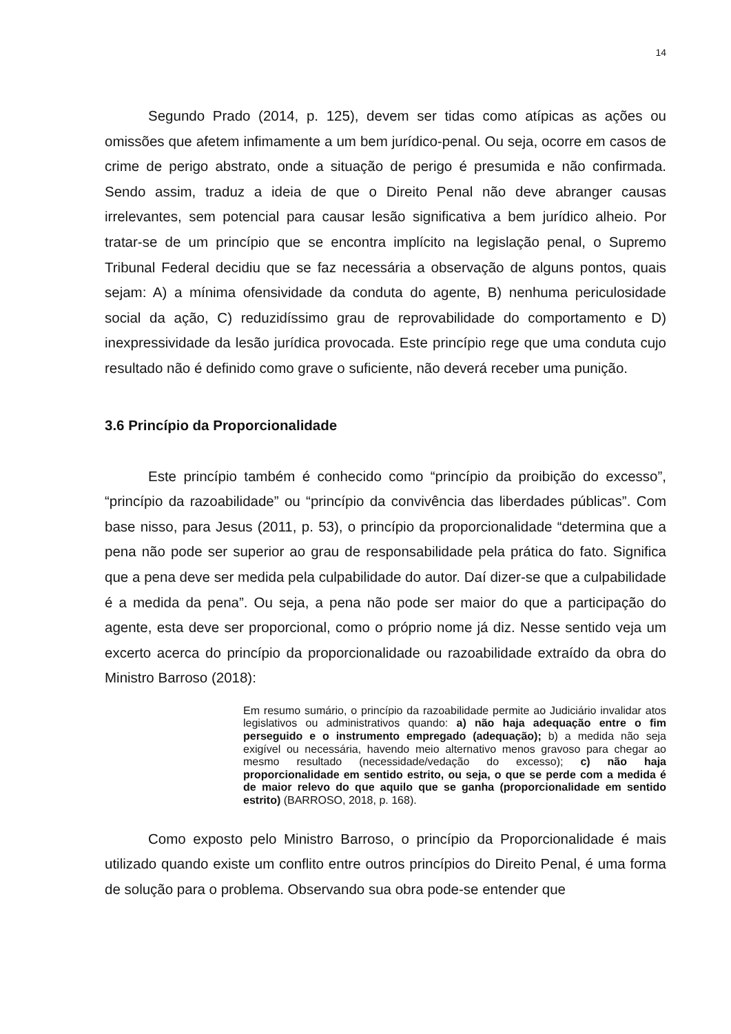14
Segundo Prado (2014, p. 125), devem ser tidas como atípicas as ações ou omissões que afetem infimamente a um bem jurídico-penal. Ou seja, ocorre em casos de crime de perigo abstrato, onde a situação de perigo é presumida e não confirmada. Sendo assim, traduz a ideia de que o Direito Penal não deve abranger causas irrelevantes, sem potencial para causar lesão significativa a bem jurídico alheio. Por tratar-se de um princípio que se encontra implícito na legislação penal, o Supremo Tribunal Federal decidiu que se faz necessária a observação de alguns pontos, quais sejam: A) a mínima ofensividade da conduta do agente, B) nenhuma periculosidade social da ação, C) reduzidíssimo grau de reprovabilidade do comportamento e D) inexpressividade da lesão jurídica provocada. Este princípio rege que uma conduta cujo resultado não é definido como grave o suficiente, não deverá receber uma punição.
3.6 Princípio da Proporcionalidade
Este princípio também é conhecido como “princípio da proibição do excesso”, “princípio da razoabilidade” ou “princípio da convivência das liberdades públicas”. Com base nisso, para Jesus (2011, p. 53), o princípio da proporcionalidade “determina que a pena não pode ser superior ao grau de responsabilidade pela prática do fato. Significa que a pena deve ser medida pela culpabilidade do autor. Daí dizer-se que a culpabilidade é a medida da pena”. Ou seja, a pena não pode ser maior do que a participação do agente, esta deve ser proporcional, como o próprio nome já diz. Nesse sentido veja um excerto acerca do princípio da proporcionalidade ou razoabilidade extraído da obra do Ministro Barroso (2018):
Em resumo sumário, o princípio da razoabilidade permite ao Judiciário invalidar atos legislativos ou administrativos quando: a) não haja adequação entre o fim perseguido e o instrumento empregado (adequação); b) a medida não seja exigível ou necessária, havendo meio alternativo menos gravoso para chegar ao mesmo resultado (necessidade/vedação do excesso); c) não haja proporcionalidade em sentido estrito, ou seja, o que se perde com a medida é de maior relevo do que aquilo que se ganha (proporcionalidade em sentido estrito) (BARROSO, 2018, p. 168).
Como exposto pelo Ministro Barroso, o princípio da Proporcionalidade é mais utilizado quando existe um conflito entre outros princípios do Direito Penal, é uma forma de solução para o problema. Observando sua obra pode-se entender que